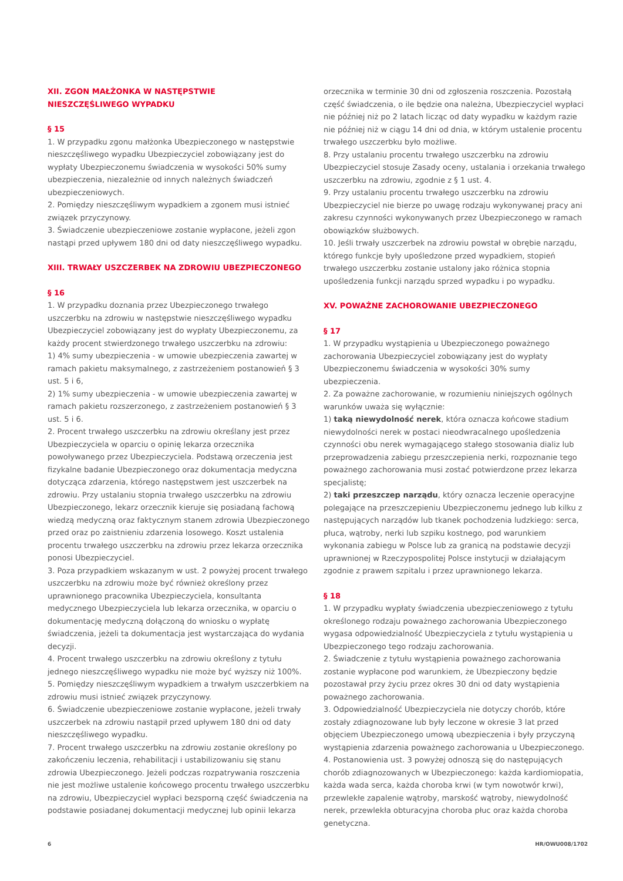XII. ZGON MAŁŻONKA W NASTĘPSTWIE
NIESZCZĘŚLIWEGO WYPADKU
§ 15
1. W przypadku zgonu małżonka Ubezpieczonego w następstwie nieszczęśliwego wypadku Ubezpieczyciel zobowiązany jest do wypłaty Ubezpieczonemu świadczenia w wysokości 50% sumy ubezpieczenia, niezależnie od innych należnych świadczeń ubezpieczeniowych.
2. Pomiędzy nieszczęśliwym wypadkiem a zgonem musi istnieć związek przyczynowy.
3. Świadczenie ubezpieczeniowe zostanie wypłacone, jeżeli zgon nastąpi przed upływem 180 dni od daty nieszczęśliwego wypadku.
XIII. TRWAŁY USZCZERBEK NA ZDROWIU UBEZPIECZONEGO
§ 16
1. W przypadku doznania przez Ubezpieczonego trwałego uszczerbku na zdrowiu w następstwie nieszczęśliwego wypadku Ubezpieczyciel zobowiązany jest do wypłaty Ubezpieczonemu, za każdy procent stwierdzonego trwałego uszczerbku na zdrowiu:
1) 4% sumy ubezpieczenia - w umowie ubezpieczenia zawartej w ramach pakietu maksymalnego, z zastrzeżeniem postanowień § 3 ust. 5 i 6,
2) 1% sumy ubezpieczenia - w umowie ubezpieczenia zawartej w ramach pakietu rozszerzonego, z zastrzeżeniem postanowień § 3 ust. 5 i 6.
2. Procent trwałego uszczerbku na zdrowiu określany jest przez Ubezpieczyciela w oparciu o opinię lekarza orzecznika powoływanego przez Ubezpieczyciela. Podstawą orzeczenia jest fizykalne badanie Ubezpieczonego oraz dokumentacja medyczna dotycząca zdarzenia, którego następstwem jest uszczerbek na zdrowiu. Przy ustalaniu stopnia trwałego uszczerbku na zdrowiu Ubezpieczonego, lekarz orzecznik kieruje się posiadaną fachową wiedzą medyczną oraz faktycznym stanem zdrowia Ubezpieczonego przed oraz po zaistnieniu zdarzenia losowego. Koszt ustalenia procentu trwałego uszczerbku na zdrowiu przez lekarza orzecznika ponosi Ubezpieczyciel.
3. Poza przypadkiem wskazanym w ust. 2 powyżej procent trwałego uszczerbku na zdrowiu może być również określony przez uprawnionego pracownika Ubezpieczyciela, konsultanta medycznego Ubezpieczyciela lub lekarza orzecznika, w oparciu o dokumentację medyczną dołączoną do wniosku o wypłatę świadczenia, jeżeli ta dokumentacja jest wystarczająca do wydania decyzji.
4. Procent trwałego uszczerbku na zdrowiu określony z tytułu jednego nieszczęśliwego wypadku nie może być wyższy niż 100%.
5. Pomiędzy nieszczęśliwym wypadkiem a trwałym uszczerbkiem na zdrowiu musi istnieć związek przyczynowy.
6. Świadczenie ubezpieczeniowe zostanie wypłacone, jeżeli trwały uszczerbek na zdrowiu nastąpił przed upływem 180 dni od daty nieszczęśliwego wypadku.
7. Procent trwałego uszczerbku na zdrowiu zostanie określony po zakończeniu leczenia, rehabilitacji i ustabilizowaniu się stanu zdrowia Ubezpieczonego. Jeżeli podczas rozpatrywania roszczenia nie jest możliwe ustalenie końcowego procentu trwałego uszczerbku na zdrowiu, Ubezpieczyciel wypłaci bezsporną część świadczenia na podstawie posiadanej dokumentacji medycznej lub opinii lekarza
orzecznika w terminie 30 dni od zgłoszenia roszczenia. Pozostałą część świadczenia, o ile będzie ona należna, Ubezpieczyciel wypłaci nie później niż po 2 latach licząc od daty wypadku w każdym razie nie później niż w ciągu 14 dni od dnia, w którym ustalenie procentu trwałego uszczerbku było możliwe.
8. Przy ustalaniu procentu trwałego uszczerbku na zdrowiu Ubezpieczyciel stosuje Zasady oceny, ustalania i orzekania trwałego uszczerbku na zdrowiu, zgodnie z § 1 ust. 4.
9. Przy ustalaniu procentu trwałego uszczerbku na zdrowiu Ubezpieczyciel nie bierze po uwagę rodzaju wykonywanej pracy ani zakresu czynności wykonywanych przez Ubezpieczonego w ramach obowiązków służbowych.
10. Jeśli trwały uszczerbek na zdrowiu powstał w obrębie narządu, którego funkcje były upośledzone przed wypadkiem, stopień trwałego uszczerbku zostanie ustalony jako różnica stopnia upośledzenia funkcji narządu sprzed wypadku i po wypadku.
XV. POWAŻNE ZACHOROWANIE UBEZPIECZONEGO
§ 17
1. W przypadku wystąpienia u Ubezpieczonego poważnego zachorowania Ubezpieczyciel zobowiązany jest do wypłaty Ubezpieczonemu świadczenia w wysokości 30% sumy ubezpieczenia.
2. Za poważne zachorowanie, w rozumieniu niniejszych ogólnych warunków uważa się wyłącznie:
1) taką niewydolność nerek, która oznacza końcowe stadium niewydolności nerek w postaci nieodwracalnego upośledzenia czynności obu nerek wymagającego stałego stosowania dializ lub przeprowadzenia zabiegu przeszczepienia nerki, rozpoznanie tego poważnego zachorowania musi zostać potwierdzone przez lekarza specjalistę;
2) taki przeszczep narządu, który oznacza leczenie operacyjne polegające na przeszczepieniu Ubezpieczonemu jednego lub kilku z następujących narządów lub tkanek pochodzenia ludzkiego: serca, płuca, wątroby, nerki lub szpiku kostnego, pod warunkiem wykonania zabiegu w Polsce lub za granicą na podstawie decyzji uprawnionej w Rzeczypospolitej Polsce instytucji w działającym zgodnie z prawem szpitalu i przez uprawnionego lekarza.
§ 18
1. W przypadku wypłaty świadczenia ubezpieczeniowego z tytułu określonego rodzaju poważnego zachorowania Ubezpieczonego wygasa odpowiedzialność Ubezpieczyciela z tytułu wystąpienia u Ubezpieczonego tego rodzaju zachorowania.
2. Świadczenie z tytułu wystąpienia poważnego zachorowania zostanie wypłacone pod warunkiem, że Ubezpieczony będzie pozostawał przy życiu przez okres 30 dni od daty wystąpienia poważnego zachorowania.
3. Odpowiedzialność Ubezpieczyciela nie dotyczy chorób, które zostały zdiagnozowane lub były leczone w okresie 3 lat przed objęciem Ubezpieczonego umową ubezpieczenia i były przyczyną wystąpienia zdarzenia poważnego zachorowania u Ubezpieczonego.
4. Postanowienia ust. 3 powyżej odnoszą się do następujących chorób zdiagnozowanych w Ubezpieczonego: każda kardiomiopatia, każda wada serca, każda choroba krwi (w tym nowotwór krwi), przewlekłe zapalenie wątroby, marskość wątroby, niewydolność nerek, przewlekła obturacyjna choroba płuc oraz każda choroba genetyczna.
6 HR/OWU008/1702